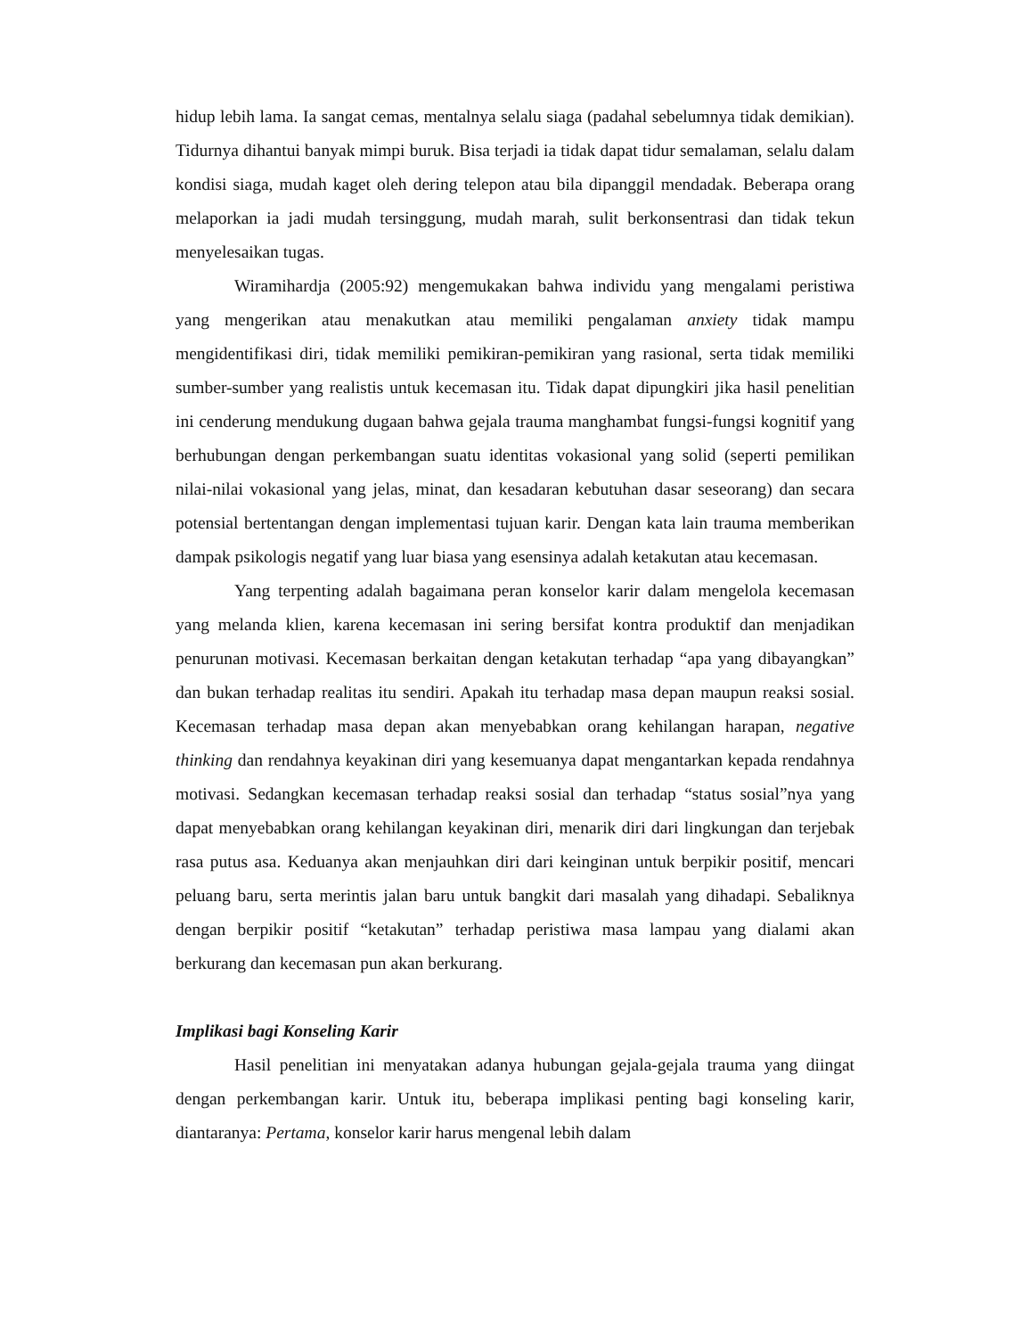hidup lebih lama. Ia sangat cemas, mentalnya selalu siaga (padahal sebelumnya tidak demikian). Tidurnya dihantui banyak mimpi buruk. Bisa terjadi ia tidak dapat tidur semalaman, selalu dalam kondisi siaga, mudah kaget oleh dering telepon atau bila dipanggil mendadak. Beberapa orang melaporkan ia jadi mudah tersinggung, mudah marah, sulit berkonsentrasi dan tidak tekun menyelesaikan tugas.
Wiramihardja (2005:92) mengemukakan bahwa individu yang mengalami peristiwa yang mengerikan atau menakutkan atau memiliki pengalaman anxiety tidak mampu mengidentifikasi diri, tidak memiliki pemikiran-pemikiran yang rasional, serta tidak memiliki sumber-sumber yang realistis untuk kecemasan itu. Tidak dapat dipungkiri jika hasil penelitian ini cenderung mendukung dugaan bahwa gejala trauma manghambat fungsi-fungsi kognitif yang berhubungan dengan perkembangan suatu identitas vokasional yang solid (seperti pemilikan nilai-nilai vokasional yang jelas, minat, dan kesadaran kebutuhan dasar seseorang) dan secara potensial bertentangan dengan implementasi tujuan karir. Dengan kata lain trauma memberikan dampak psikologis negatif yang luar biasa yang esensinya adalah ketakutan atau kecemasan.
Yang terpenting adalah bagaimana peran konselor karir dalam mengelola kecemasan yang melanda klien, karena kecemasan ini sering bersifat kontra produktif dan menjadikan penurunan motivasi. Kecemasan berkaitan dengan ketakutan terhadap “apa yang dibayangkan” dan bukan terhadap realitas itu sendiri. Apakah itu terhadap masa depan maupun reaksi sosial. Kecemasan terhadap masa depan akan menyebabkan orang kehilangan harapan, negative thinking dan rendahnya keyakinan diri yang kesemuanya dapat mengantarkan kepada rendahnya motivasi. Sedangkan kecemasan terhadap reaksi sosial dan terhadap “status sosial”nya yang dapat menyebabkan orang kehilangan keyakinan diri, menarik diri dari lingkungan dan terjebak rasa putus asa. Keduanya akan menjauhkan diri dari keinginan untuk berpikir positif, mencari peluang baru, serta merintis jalan baru untuk bangkit dari masalah yang dihadapi. Sebaliknya dengan berpikir positif “ketakutan” terhadap peristiwa masa lampau yang dialami akan berkurang dan kecemasan pun akan berkurang.
Implikasi bagi Konseling Karir
Hasil penelitian ini menyatakan adanya hubungan gejala-gejala trauma yang diingat dengan perkembangan karir. Untuk itu, beberapa implikasi penting bagi konseling karir, diantaranya: Pertama, konselor karir harus mengenal lebih dalam